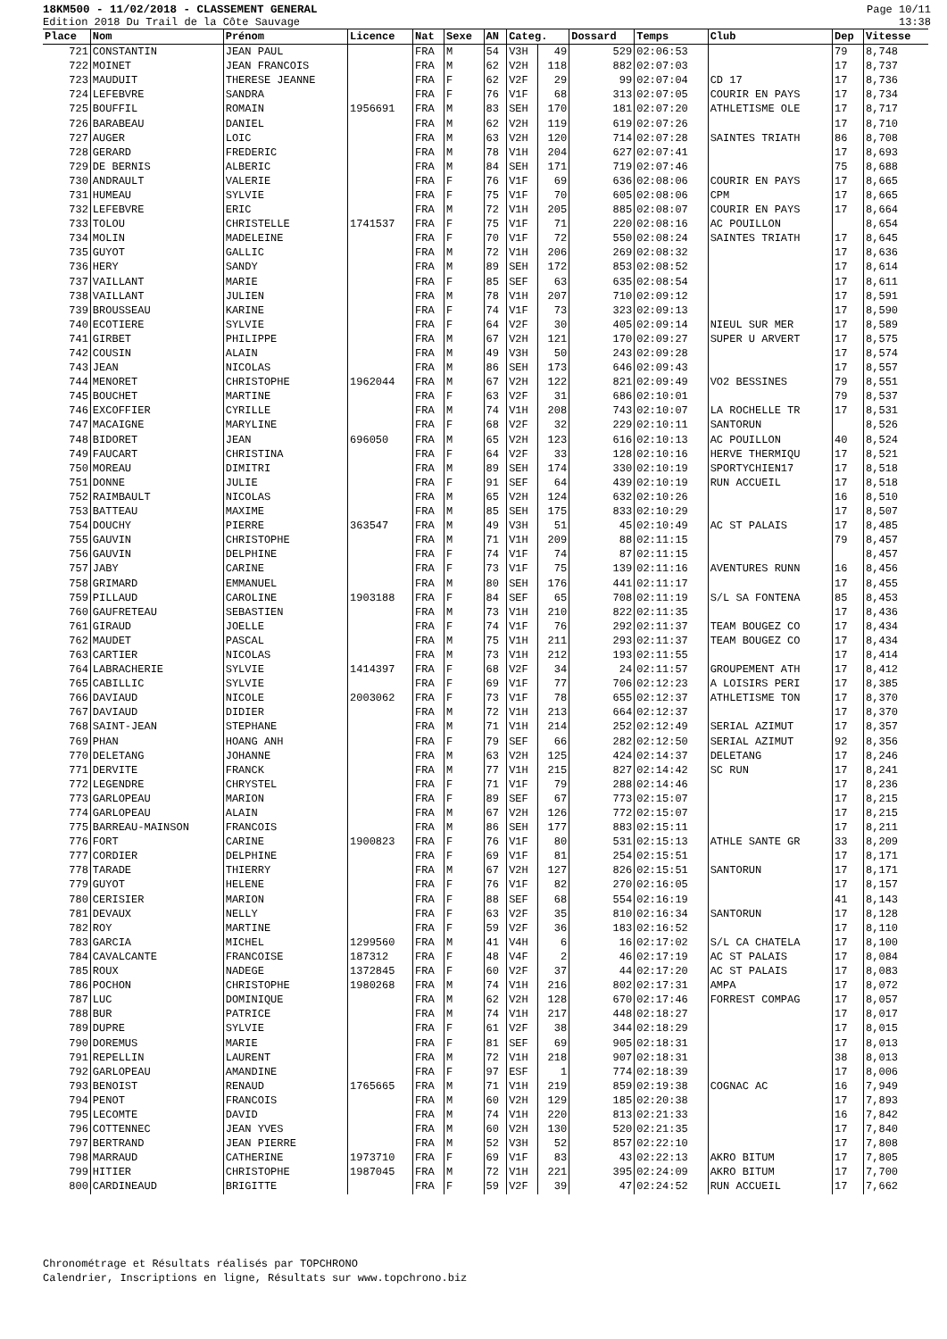18KM500 - 11/02/2018 - CLASSEMENT GENERAL
Edition 2018 Du Trail de la Côte Sauvage
Page 10/11
13:38
| Place | Nom | Prénom | Licence | Nat | Sexe | AN | Categ. | | Dossard | Temps | Club | Dep | Vitesse |
| --- | --- | --- | --- | --- | --- | --- | --- | --- | --- | --- | --- | --- | --- |
| 721 | CONSTANTIN | JEAN PAUL | | FRA | M | 54 | V3H | 49 | 529 | 02:06:53 | | 79 | 8,748 |
| 722 | MOINET | JEAN FRANCOIS | | FRA | M | 62 | V2H | 118 | 882 | 02:07:03 | | 17 | 8,737 |
| 723 | MAUDUIT | THERESE JEANNE | | FRA | F | 62 | V2F | 29 | 99 | 02:07:04 | CD 17 | 17 | 8,736 |
| 724 | LEFEBVRE | SANDRA | | FRA | F | 76 | V1F | 68 | 313 | 02:07:05 | COURIR EN PAYS | 17 | 8,734 |
| 725 | BOUFFIL | ROMAIN | 1956691 | FRA | M | 83 | SEH | 170 | 181 | 02:07:20 | ATHLETISME OLE | 17 | 8,717 |
| 726 | BARABEAU | DANIEL | | FRA | M | 62 | V2H | 119 | 619 | 02:07:26 | | 17 | 8,710 |
| 727 | AUGER | LOIC | | FRA | M | 63 | V2H | 120 | 714 | 02:07:28 | SAINTES TRIATH | 86 | 8,708 |
| 728 | GERARD | FREDERIC | | FRA | M | 78 | V1H | 204 | 627 | 02:07:41 | | 17 | 8,693 |
| 729 | DE BERNIS | ALBERIC | | FRA | M | 84 | SEH | 171 | 719 | 02:07:46 | | 75 | 8,688 |
| 730 | ANDRAULT | VALERIE | | FRA | F | 76 | V1F | 69 | 636 | 02:08:06 | COURIR EN PAYS | 17 | 8,665 |
| 731 | HUMEAU | SYLVIE | | FRA | F | 75 | V1F | 70 | 605 | 02:08:06 | CPM | 17 | 8,665 |
| 732 | LEFEBVRE | ERIC | | FRA | M | 72 | V1H | 205 | 885 | 02:08:07 | COURIR EN PAYS | 17 | 8,664 |
| 733 | TOLOU | CHRISTELLE | 1741537 | FRA | F | 75 | V1F | 71 | 220 | 02:08:16 | AC POUILLON | | 8,654 |
| 734 | MOLIN | MADELEINE | | FRA | F | 70 | V1F | 72 | 550 | 02:08:24 | SAINTES TRIATH | 17 | 8,645 |
| 735 | GUYOT | GALLIC | | FRA | M | 72 | V1H | 206 | 269 | 02:08:32 | | 17 | 8,636 |
| 736 | HERY | SANDY | | FRA | M | 89 | SEH | 172 | 853 | 02:08:52 | | 17 | 8,614 |
| 737 | VAILLANT | MARIE | | FRA | F | 85 | SEF | 63 | 635 | 02:08:54 | | 17 | 8,611 |
| 738 | VAILLANT | JULIEN | | FRA | M | 78 | V1H | 207 | 710 | 02:09:12 | | 17 | 8,591 |
| 739 | BROUSSEAU | KARINE | | FRA | F | 74 | V1F | 73 | 323 | 02:09:13 | | 17 | 8,590 |
| 740 | ECOTIERE | SYLVIE | | FRA | F | 64 | V2F | 30 | 405 | 02:09:14 | NIEUL SUR MER | 17 | 8,589 |
| 741 | GIRBET | PHILIPPE | | FRA | M | 67 | V2H | 121 | 170 | 02:09:27 | SUPER U ARVERT | 17 | 8,575 |
| 742 | COUSIN | ALAIN | | FRA | M | 49 | V3H | 50 | 243 | 02:09:28 | | 17 | 8,574 |
| 743 | JEAN | NICOLAS | | FRA | M | 86 | SEH | 173 | 646 | 02:09:43 | | 17 | 8,557 |
| 744 | MENORET | CHRISTOPHE | 1962044 | FRA | M | 67 | V2H | 122 | 821 | 02:09:49 | VO2 BESSINES | 79 | 8,551 |
| 745 | BOUCHET | MARTINE | | FRA | F | 63 | V2F | 31 | 686 | 02:10:01 | | 79 | 8,537 |
| 746 | EXCOFFIER | CYRILLE | | FRA | M | 74 | V1H | 208 | 743 | 02:10:07 | LA ROCHELLE TR | 17 | 8,531 |
| 747 | MACAIGNE | MARYLINE | | FRA | F | 68 | V2F | 32 | 229 | 02:10:11 | SANTORUN | | 8,526 |
| 748 | BIDORET | JEAN | 696050 | FRA | M | 65 | V2H | 123 | 616 | 02:10:13 | AC POUILLON | 40 | 8,524 |
| 749 | FAUCART | CHRISTINA | | FRA | F | 64 | V2F | 33 | 128 | 02:10:16 | HERVE THERMIQU | 17 | 8,521 |
| 750 | MOREAU | DIMITRI | | FRA | M | 89 | SEH | 174 | 330 | 02:10:19 | SPORTYCHIEN17 | 17 | 8,518 |
| 751 | DONNE | JULIE | | FRA | F | 91 | SEF | 64 | 439 | 02:10:19 | RUN ACCUEIL | 17 | 8,518 |
| 752 | RAIMBAULT | NICOLAS | | FRA | M | 65 | V2H | 124 | 632 | 02:10:26 | | 16 | 8,510 |
| 753 | BATTEAU | MAXIME | | FRA | M | 85 | SEH | 175 | 833 | 02:10:29 | | 17 | 8,507 |
| 754 | DOUCHY | PIERRE | 363547 | FRA | M | 49 | V3H | 51 | 45 | 02:10:49 | AC ST PALAIS | 17 | 8,485 |
| 755 | GAUVIN | CHRISTOPHE | | FRA | M | 71 | V1H | 209 | 88 | 02:11:15 | | 79 | 8,457 |
| 756 | GAUVIN | DELPHINE | | FRA | F | 74 | V1F | 74 | 87 | 02:11:15 | | | 8,457 |
| 757 | JABY | CARINE | | FRA | F | 73 | V1F | 75 | 139 | 02:11:16 | AVENTURES RUNN | 16 | 8,456 |
| 758 | GRIMARD | EMMANUEL | | FRA | M | 80 | SEH | 176 | 441 | 02:11:17 | | 17 | 8,455 |
| 759 | PILLAUD | CAROLINE | 1903188 | FRA | F | 84 | SEF | 65 | 708 | 02:11:19 | S/L SA FONTENA | 85 | 8,453 |
| 760 | GAUFRETEAU | SEBASTIEN | | FRA | M | 73 | V1H | 210 | 822 | 02:11:35 | | 17 | 8,436 |
| 761 | GIRAUD | JOELLE | | FRA | F | 74 | V1F | 76 | 292 | 02:11:37 | TEAM BOUGEZ CO | 17 | 8,434 |
| 762 | MAUDET | PASCAL | | FRA | M | 75 | V1H | 211 | 293 | 02:11:37 | TEAM BOUGEZ CO | 17 | 8,434 |
| 763 | CARTIER | NICOLAS | | FRA | M | 73 | V1H | 212 | 193 | 02:11:55 | | 17 | 8,414 |
| 764 | LABRACHERIE | SYLVIE | 1414397 | FRA | F | 68 | V2F | 34 | 24 | 02:11:57 | GROUPEMENT ATH | 17 | 8,412 |
| 765 | CABILLIC | SYLVIE | | FRA | F | 69 | V1F | 77 | 706 | 02:12:23 | A LOISIRS PERI | 17 | 8,385 |
| 766 | DAVIAUD | NICOLE | 2003062 | FRA | F | 73 | V1F | 78 | 655 | 02:12:37 | ATHLETISME TON | 17 | 8,370 |
| 767 | DAVIAUD | DIDIER | | FRA | M | 72 | V1H | 213 | 664 | 02:12:37 | | 17 | 8,370 |
| 768 | SAINT-JEAN | STEPHANE | | FRA | M | 71 | V1H | 214 | 252 | 02:12:49 | SERIAL AZIMUT | 17 | 8,357 |
| 769 | PHAN | HOANG ANH | | FRA | F | 79 | SEF | 66 | 282 | 02:12:50 | SERIAL AZIMUT | 92 | 8,356 |
| 770 | DELETANG | JOHANNE | | FRA | M | 63 | V2H | 125 | 424 | 02:14:37 | DELETANG | 17 | 8,246 |
| 771 | DERVITE | FRANCK | | FRA | M | 77 | V1H | 215 | 827 | 02:14:42 | SC RUN | 17 | 8,241 |
| 772 | LEGENDRE | CHRYSTEL | | FRA | F | 71 | V1F | 79 | 288 | 02:14:46 | | 17 | 8,236 |
| 773 | GARLOPEAU | MARION | | FRA | F | 89 | SEF | 67 | 773 | 02:15:07 | | 17 | 8,215 |
| 774 | GARLOPEAU | ALAIN | | FRA | M | 67 | V2H | 126 | 772 | 02:15:07 | | 17 | 8,215 |
| 775 | BARREAU-MAINSON | FRANCOIS | | FRA | M | 86 | SEH | 177 | 883 | 02:15:11 | | 17 | 8,211 |
| 776 | FORT | CARINE | 1900823 | FRA | F | 76 | V1F | 80 | 531 | 02:15:13 | ATHLE SANTE GR | 33 | 8,209 |
| 777 | CORDIER | DELPHINE | | FRA | F | 69 | V1F | 81 | 254 | 02:15:51 | | 17 | 8,171 |
| 778 | TARADE | THIERRY | | FRA | M | 67 | V2H | 127 | 826 | 02:15:51 | SANTORUN | 17 | 8,171 |
| 779 | GUYOT | HELENE | | FRA | F | 76 | V1F | 82 | 270 | 02:16:05 | | 17 | 8,157 |
| 780 | CERISIER | MARION | | FRA | F | 88 | SEF | 68 | 554 | 02:16:19 | | 41 | 8,143 |
| 781 | DEVAUX | NELLY | | FRA | F | 63 | V2F | 35 | 810 | 02:16:34 | SANTORUN | 17 | 8,128 |
| 782 | ROY | MARTINE | | FRA | F | 59 | V2F | 36 | 183 | 02:16:52 | | 17 | 8,110 |
| 783 | GARCIA | MICHEL | 1299560 | FRA | M | 41 | V4H | 6 | 16 | 02:17:02 | S/L CA CHATELA | 17 | 8,100 |
| 784 | CAVALCANTE | FRANCOISE | 187312 | FRA | F | 48 | V4F | 2 | 46 | 02:17:19 | AC ST PALAIS | 17 | 8,084 |
| 785 | ROUX | NADEGE | 1372845 | FRA | F | 60 | V2F | 37 | 44 | 02:17:20 | AC ST PALAIS | 17 | 8,083 |
| 786 | POCHON | CHRISTOPHE | 1980268 | FRA | M | 74 | V1H | 216 | 802 | 02:17:31 | AMPA | 17 | 8,072 |
| 787 | LUC | DOMINIQUE | | FRA | M | 62 | V2H | 128 | 670 | 02:17:46 | FORREST COMPAG | 17 | 8,057 |
| 788 | BUR | PATRICE | | FRA | M | 74 | V1H | 217 | 448 | 02:18:27 | | 17 | 8,017 |
| 789 | DUPRE | SYLVIE | | FRA | F | 61 | V2F | 38 | 344 | 02:18:29 | | 17 | 8,015 |
| 790 | DOREMUS | MARIE | | FRA | F | 81 | SEF | 69 | 905 | 02:18:31 | | 17 | 8,013 |
| 791 | REPELLIN | LAURENT | | FRA | M | 72 | V1H | 218 | 907 | 02:18:31 | | 38 | 8,013 |
| 792 | GARLOPEAU | AMANDINE | | FRA | F | 97 | ESF | 1 | 774 | 02:18:39 | | 17 | 8,006 |
| 793 | BENOIST | RENAUD | 1765665 | FRA | M | 71 | V1H | 219 | 859 | 02:19:38 | COGNAC AC | 16 | 7,949 |
| 794 | PENOT | FRANCOIS | | FRA | M | 60 | V2H | 129 | 185 | 02:20:38 | | 17 | 7,893 |
| 795 | LECOMTE | DAVID | | FRA | M | 74 | V1H | 220 | 813 | 02:21:33 | | 16 | 7,842 |
| 796 | COTTENNEC | JEAN YVES | | FRA | M | 60 | V2H | 130 | 520 | 02:21:35 | | 17 | 7,840 |
| 797 | BERTRAND | JEAN PIERRE | | FRA | M | 52 | V3H | 52 | 857 | 02:22:10 | | 17 | 7,808 |
| 798 | MARRAUD | CATHERINE | 1973710 | FRA | F | 69 | V1F | 83 | 43 | 02:22:13 | AKRO BITUM | 17 | 7,805 |
| 799 | HITIER | CHRISTOPHE | 1987045 | FRA | M | 72 | V1H | 221 | 395 | 02:24:09 | AKRO BITUM | 17 | 7,700 |
| 800 | CARDINEAUD | BRIGITTE | | FRA | F | 59 | V2F | 39 | 47 | 02:24:52 | RUN ACCUEIL | 17 | 7,662 |
Chronométrage et Résultats réalisés par TOPCHRONO
Calendrier, Inscriptions en ligne, Résultats sur www.topchrono.biz